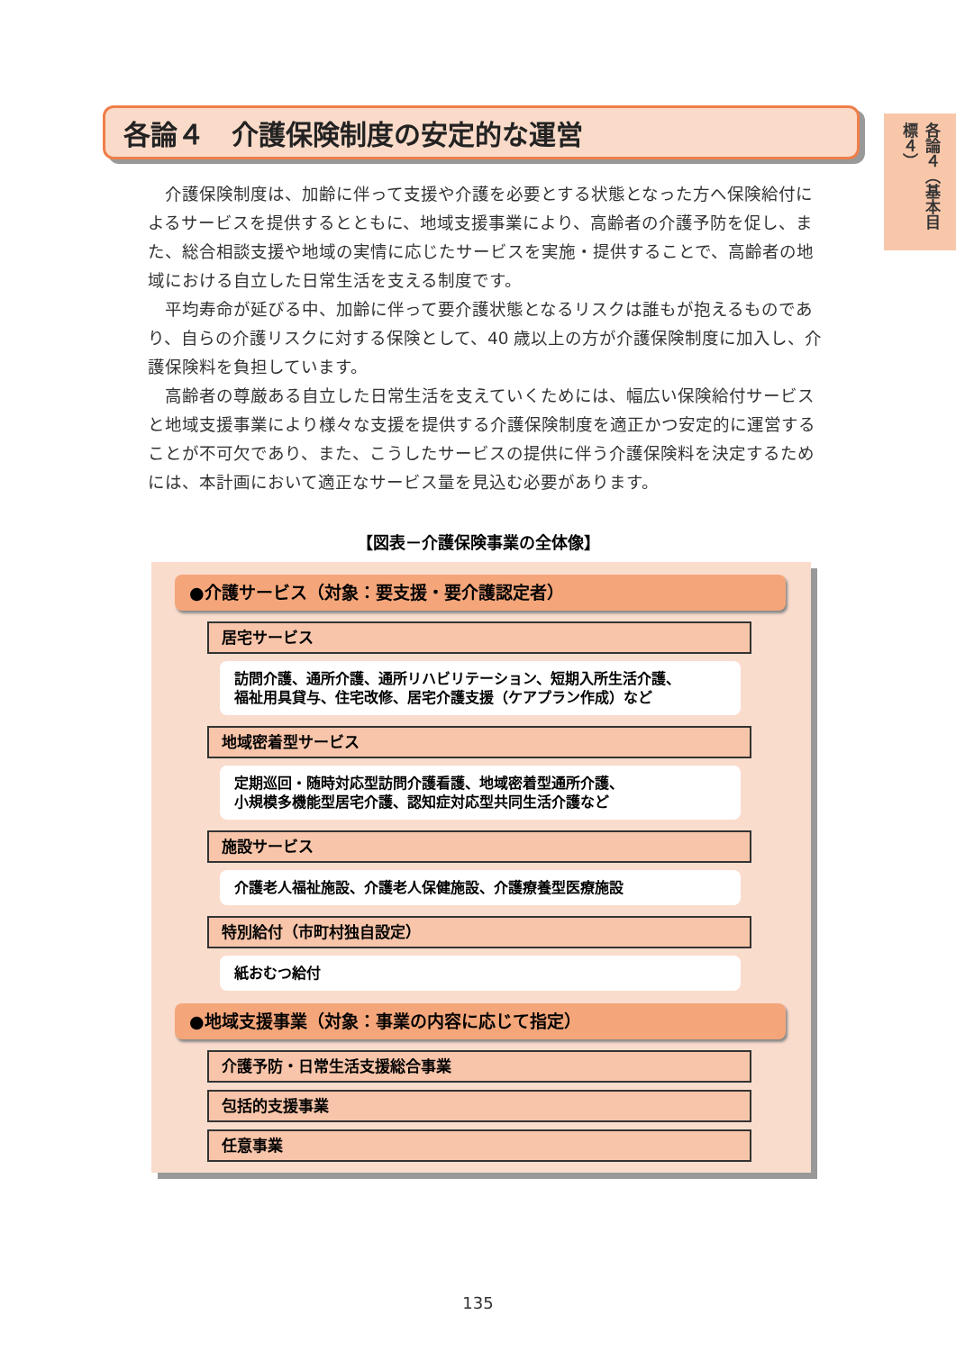各論４（基本目標４）
各論４　介護保険制度の安定的な運営
介護保険制度は、加齢に伴って支援や介護を必要とする状態となった方へ保険給付によるサービスを提供するとともに、地域支援事業により、高齢者の介護予防を促し、また、総合相談支援や地域の実情に応じたサービスを実施・提供することで、高齢者の地域における自立した日常生活を支える制度です。
平均寿命が延びる中、加齢に伴って要介護状態となるリスクは誰もが抱えるものであり、自らの介護リスクに対する保険として、40 歳以上の方が介護保険制度に加入し、介護保険料を負担しています。
高齢者の尊厳ある自立した日常生活を支えていくためには、幅広い保険給付サービスと地域支援事業により様々な支援を提供する介護保険制度を適正かつ安定的に運営することが不可欠であり、また、こうしたサービスの提供に伴う介護保険料を決定するためには、本計画において適正なサービス量を見込む必要があります。
【図表－介護保険事業の全体像】
●介護サービス（対象：要支援・要介護認定者）
居宅サービス
訪問介護、通所介護、通所リハビリテーション、短期入所生活介護、
福祉用具貸与、住宅改修、居宅介護支援（ケアプラン作成）など
地域密着型サービス
定期巡回・随時対応型訪問介護看護、地域密着型通所介護、
小規模多機能型居宅介護、認知症対応型共同生活介護など
施設サービス
介護老人福祉施設、介護老人保健施設、介護療養型医療施設
特別給付（市町村独自設定）
紙おむつ給付
●地域支援事業（対象：事業の内容に応じて指定）
介護予防・日常生活支援総合事業
包括的支援事業
任意事業
135